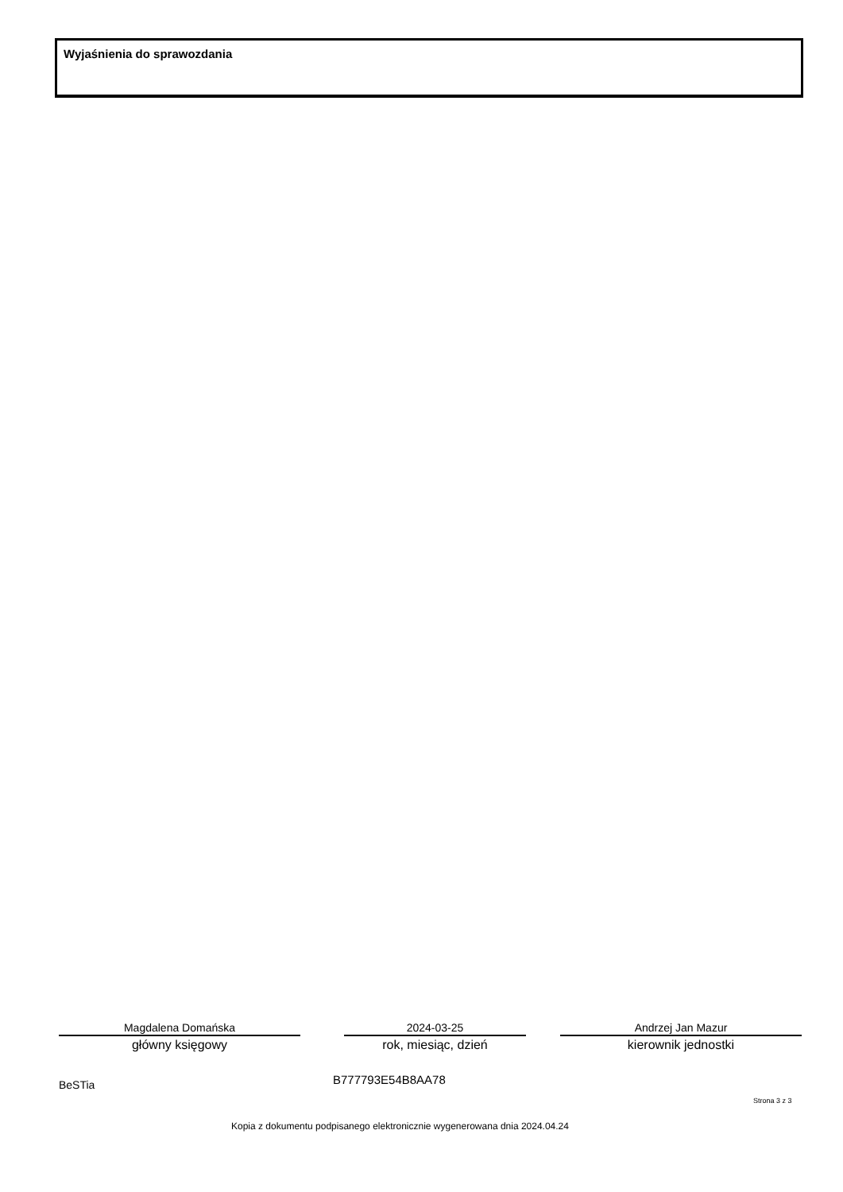Wyjaśnienia do sprawozdania
Magdalena Domańska
główny księgowy
2024-03-25
rok, miesiąc, dzień
Andrzej Jan Mazur
kierownik jednostki
BeSTia B777793E54B8AA78
Strona 3 z 3
Kopia z dokumentu podpisanego elektronicznie wygenerowana dnia 2024.04.24